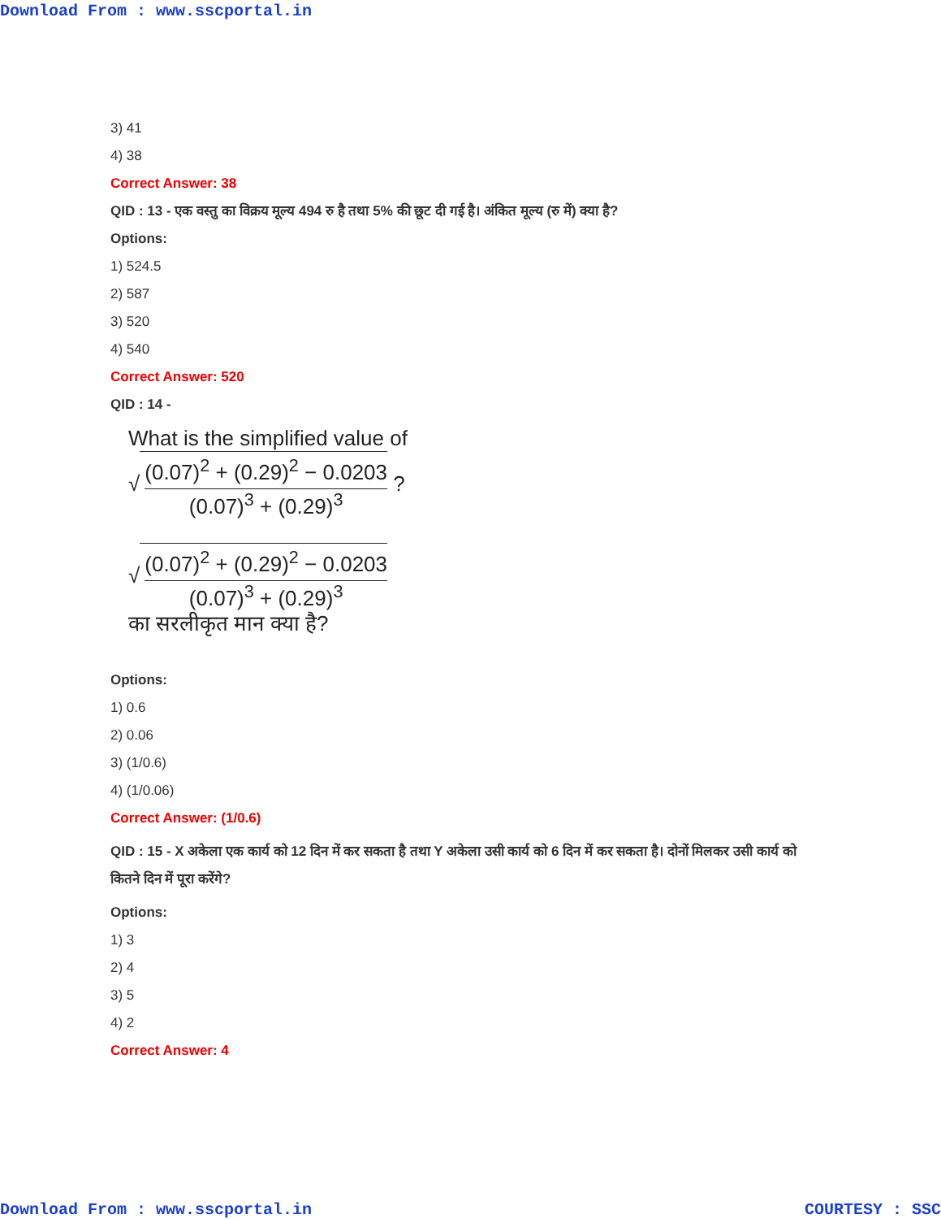Download From : www.sscportal.in
3) 41
4) 38
Correct Answer: 38
QID : 13 - एक वस्तु का विक्रय मूल्य 494 रु है तथा 5% की छूट दी गई है। अंकित मूल्य (रु में) क्या है?
Options:
1) 524.5
2) 587
3) 520
4) 540
Correct Answer: 520
QID : 14 -
What is the simplified value of
√
(0.07)<sup>2</sup> + (0.29)<sup>2</sup> − 0.0203
(0.07)<sup>3</sup> + (0.29)<sup>3</sup>
?
√
(0.07)<sup>2</sup> + (0.29)<sup>2</sup> − 0.0203
(0.07)<sup>3</sup> + (0.29)<sup>3</sup>
का सरलीकृत मान क्या है?
Options:
1) 0.6
2) 0.06
3) (1/0.6)
4) (1/0.06)
Correct Answer: (1/0.6)
QID : 15 - X अकेला एक कार्य को 12 दिन में कर सकता है तथा Y अकेला उसी कार्य को 6 दिन में कर सकता है। दोनों मिलकर उसी कार्य को कितने दिन में पूरा करेंगे?
Options:
1) 3
2) 4
3) 5
4) 2
Correct Answer: 4
Download From : www.sscportal.in COURTESY : SSC